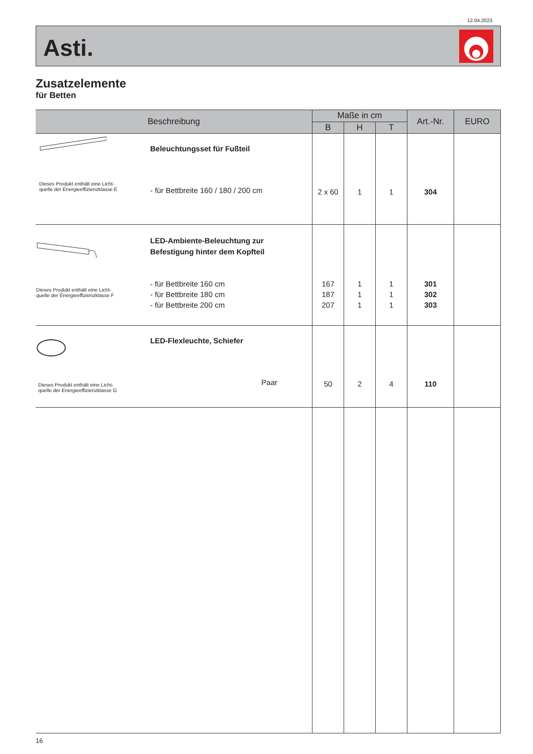12.04.2023
Asti.
Zusatzelemente
für Betten
| Beschreibung | | Maße in cm | | | Art.-Nr. | EURO |
| --- | --- | --- | --- | --- | --- | --- |
| | | B | H | T | | |
| Dieses Produkt enthält eine Licht- quelle der Energieeffizienzklasse E | Beleuchtungsset für Fußteil - für Bettbreite 160 / 180 / 200 cm | 2 x 60 | 1 | 1 | 304 | |
| Dieses Produkt enthält eine Licht- quelle der Energieeffizienzklasse F | LED-Ambiente-Beleuchtung zur Befestigung hinter dem Kopfteil - für Bettbreite 160 cm - für Bettbreite 180 cm - für Bettbreite 200 cm | 167 187 207 | 1 1 1 | 1 1 1 | 301 302 303 | |
| Dieses Produkt enthält eine Licht- quelle der Energieeffizienzklasse G | LED-Flexleuchte, Schiefer Paar | 50 | 2 | 4 | 110 | |
16